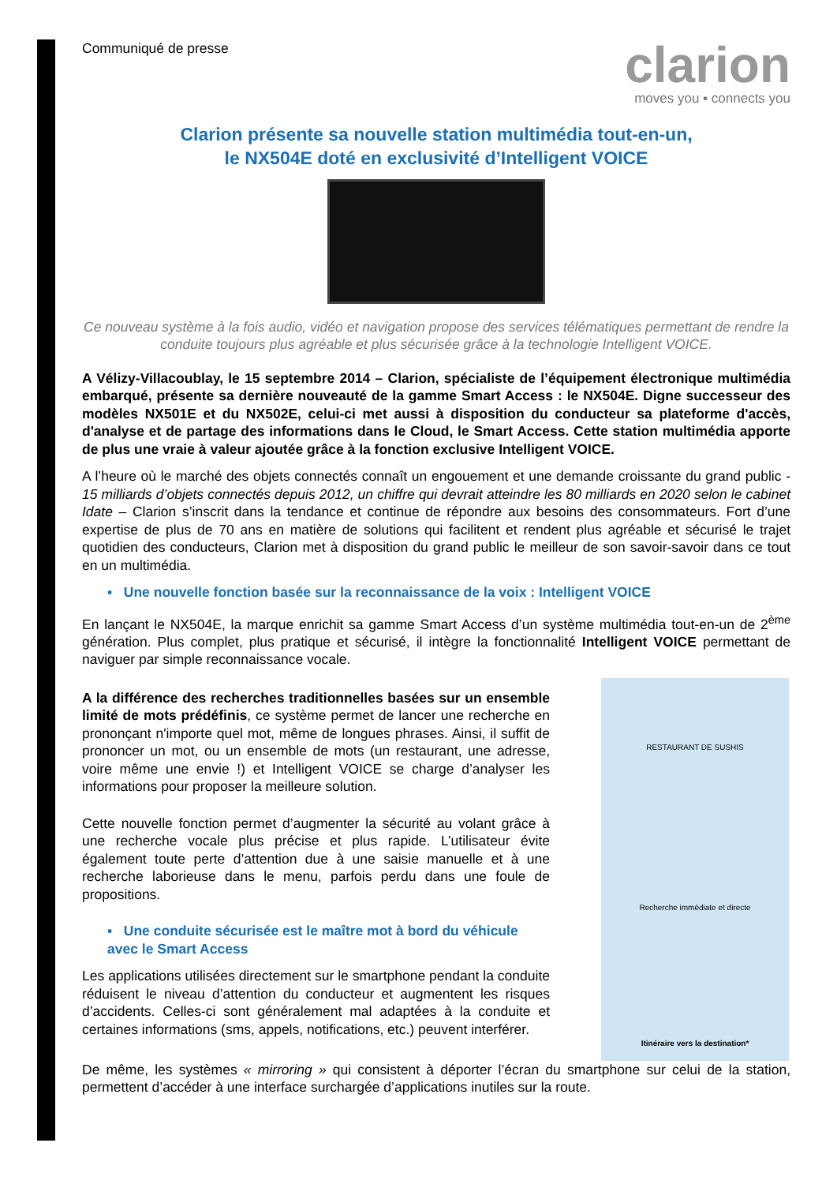Communiqué de presse
clarion
moves you ▪ connects you
Clarion présente sa nouvelle station multimédia tout-en-un,
le NX504E doté en exclusivité d’Intelligent VOICE
Ce nouveau système à la fois audio, vidéo et navigation propose des services télématiques permettant de rendre la conduite toujours plus agréable et plus sécurisée grâce à la technologie Intelligent VOICE.
A Vélizy-Villacoublay, le 15 septembre 2014 – Clarion, spécialiste de l’équipement électronique multimédia embarqué, présente sa dernière nouveauté de la gamme Smart Access : le NX504E. Digne successeur des modèles NX501E et du NX502E, celui-ci met aussi à disposition du conducteur sa plateforme d'accès, d'analyse et de partage des informations dans le Cloud, le Smart Access. Cette station multimédia apporte de plus une vraie à valeur ajoutée grâce à la fonction exclusive Intelligent VOICE.
A l’heure où le marché des objets connectés connaît un engouement et une demande croissante du grand public - 15 milliards d’objets connectés depuis 2012, un chiffre qui devrait atteindre les 80 milliards en 2020 selon le cabinet Idate – Clarion s’inscrit dans la tendance et continue de répondre aux besoins des consommateurs. Fort d’une expertise de plus de 70 ans en matière de solutions qui facilitent et rendent plus agréable et sécurisé le trajet quotidien des conducteurs, Clarion met à disposition du grand public le meilleur de son savoir-savoir dans ce tout en un multimédia.
▪ Une nouvelle fonction basée sur la reconnaissance de la voix : Intelligent VOICE
En lançant le NX504E, la marque enrichit sa gamme Smart Access d’un système multimédia tout-en-un de 2<sup>ème</sup> génération. Plus complet, plus pratique et sécurisé, il intègre la fonctionnalité Intelligent VOICE permettant de naviguer par simple reconnaissance vocale.
A la différence des recherches traditionnelles basées sur un ensemble limité de mots prédéfinis, ce système permet de lancer une recherche en prononçant n'importe quel mot, même de longues phrases. Ainsi, il suffit de prononcer un mot, ou un ensemble de mots (un restaurant, une adresse, voire même une envie !) et Intelligent VOICE se charge d’analyser les informations pour proposer la meilleure solution.
Cette nouvelle fonction permet d’augmenter la sécurité au volant grâce à une recherche vocale plus précise et plus rapide. L’utilisateur évite également toute perte d’attention due à une saisie manuelle et à une recherche laborieuse dans le menu, parfois perdu dans une foule de propositions.
▪ Une conduite sécurisée est le maître mot à bord du véhicule avec le Smart Access
Les applications utilisées directement sur le smartphone pendant la conduite réduisent le niveau d’attention du conducteur et augmentent les risques d’accidents. Celles-ci sont généralement mal adaptées à la conduite et certaines informations (sms, appels, notifications, etc.) peuvent interférer.
RESTAURANT DE SUSHIS
Recherche immédiate et directe
Itinéraire vers la destination*
De même, les systèmes « mirroring » qui consistent à déporter l’écran du smartphone sur celui de la station, permettent d’accéder à une interface surchargée d’applications inutiles sur la route.